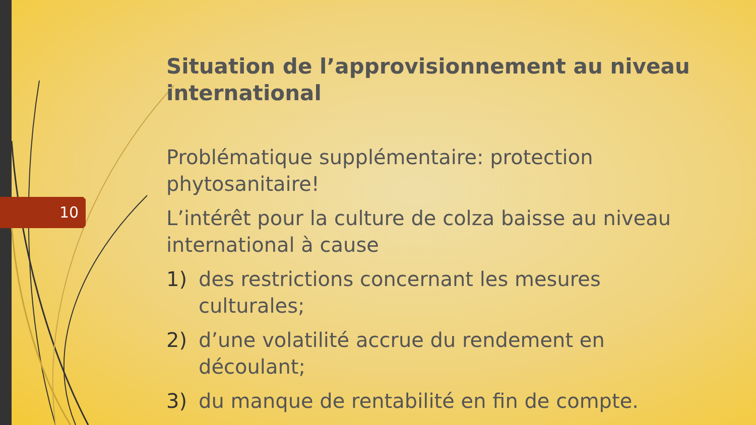10
Situation de l’approvisionnement au niveau international
Problématique supplémentaire: protection phytosanitaire!
L’intérêt pour la culture de colza baisse au niveau international à cause
1) des restrictions concernant les mesures culturales;
2) d’une volatilité accrue du rendement en découlant;
3) du manque de rentabilité en fin de compte.